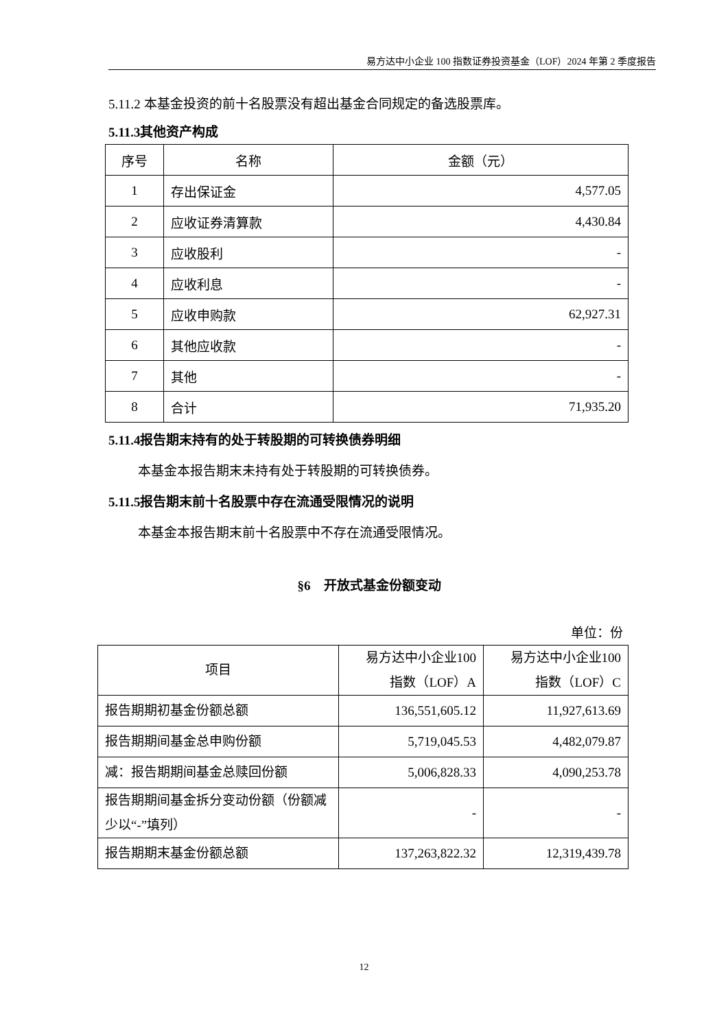易方达中小企业 100 指数证券投资基金（LOF）2024 年第 2 季度报告
5.11.2 本基金投资的前十名股票没有超出基金合同规定的备选股票库。
5.11.3其他资产构成
| 序号 | 名称 | 金额（元） |
| --- | --- | --- |
| 1 | 存出保证金 | 4,577.05 |
| 2 | 应收证券清算款 | 4,430.84 |
| 3 | 应收股利 | - |
| 4 | 应收利息 | - |
| 5 | 应收申购款 | 62,927.31 |
| 6 | 其他应收款 | - |
| 7 | 其他 | - |
| 8 | 合计 | 71,935.20 |
5.11.4报告期末持有的处于转股期的可转换债券明细
本基金本报告期末未持有处于转股期的可转换债券。
5.11.5报告期末前十名股票中存在流通受限情况的说明
本基金本报告期末前十名股票中不存在流通受限情况。
§6　开放式基金份额变动
单位：份
| 项目 | 易方达中小企业100 指数（LOF）A | 易方达中小企业100 指数（LOF）C |
| --- | --- | --- |
| 报告期期初基金份额总额 | 136,551,605.12 | 11,927,613.69 |
| 报告期期间基金总申购份额 | 5,719,045.53 | 4,482,079.87 |
| 减：报告期期间基金总赎回份额 | 5,006,828.33 | 4,090,253.78 |
| 报告期期间基金拆分变动份额（份额减少以“-”填列） | - | - |
| 报告期期末基金份额总额 | 137,263,822.32 | 12,319,439.78 |
12